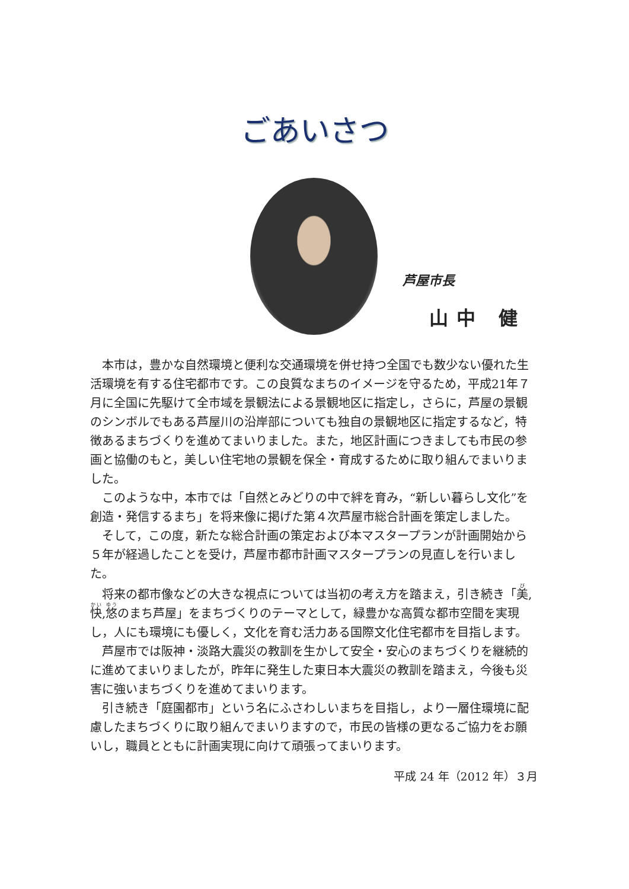ごあいさつ
芦屋市長
山中 健
本市は，豊かな自然環境と便利な交通環境を併せ持つ全国でも数少ない優れた生活環境を有する住宅都市です。この良質なまちのイメージを守るため，平成21年７月に全国に先駆けて全市域を景観法による景観地区に指定し，さらに，芦屋の景観のシンボルでもある芦屋川の沿岸部についても独自の景観地区に指定するなど，特徴あるまちづくりを進めてまいりました。また，地区計画につきましても市民の参画と協働のもと，美しい住宅地の景観を保全・育成するために取り組んでまいりました。
このような中，本市では「自然とみどりの中で絆を育み，“新しい暮らし文化”を創造・発信するまち」を将来像に掲げた第４次芦屋市総合計画を策定しました。
そして，この度，新たな総合計画の策定および本マスタープランが計画開始から５年が経過したことを受け，芦屋市都市計画マスタープランの見直しを行いました。
将来の都市像などの大きな視点については当初の考え方を踏まえ，引き続き「美,快,悠のまち芦屋」をまちづくりのテーマとして，緑豊かな高質な都市空間を実現し，人にも環境にも優しく，文化を育む活力ある国際文化住宅都市を目指します。
芦屋市では阪神・淡路大震災の教訓を生かして安全・安心のまちづくりを継続的に進めてまいりましたが，昨年に発生した東日本大震災の教訓を踏まえ，今後も災害に強いまちづくりを進めてまいります。
引き続き「庭園都市」という名にふさわしいまちを目指し，より一層住環境に配慮したまちづくりに取り組んでまいりますので，市民の皆様の更なるご協力をお願いし，職員とともに計画実現に向けて頑張ってまいります。
平成 24 年（2012 年）３月